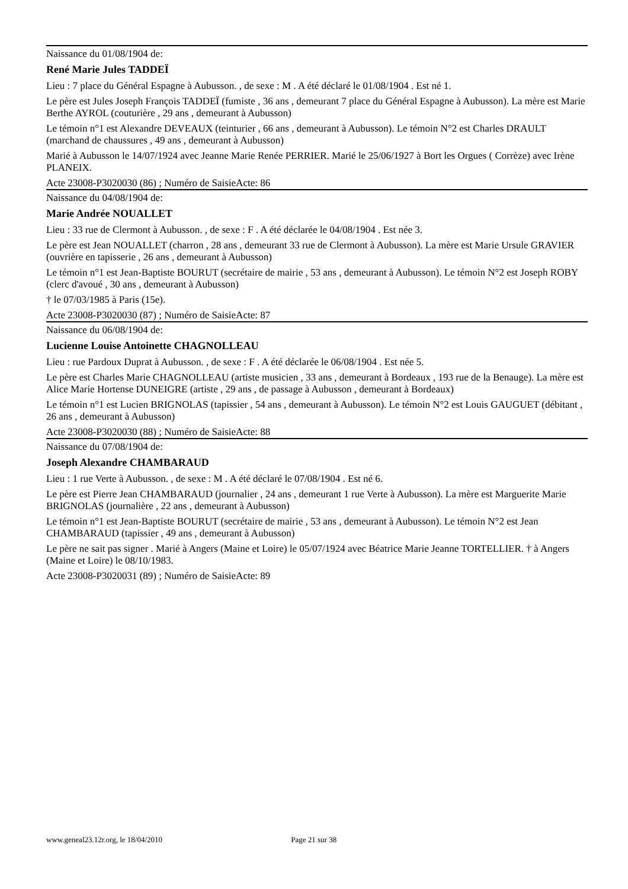Naissance du 01/08/1904 de:
René Marie Jules TADDEÏ
Lieu : 7 place du Général Espagne à Aubusson. , de sexe : M . A été déclaré le 01/08/1904 . Est né 1.
Le père est Jules Joseph François TADDEÏ (fumiste , 36 ans , demeurant 7 place du Général Espagne à Aubusson). La mère est Marie Berthe AYROL (couturière , 29 ans , demeurant à Aubusson)
Le témoin n°1 est Alexandre DEVEAUX (teinturier , 66 ans , demeurant à Aubusson). Le témoin N°2 est Charles DRAULT (marchand de chaussures , 49 ans , demeurant à Aubusson)
Marié à Aubusson le 14/07/1924 avec Jeanne Marie Renée PERRIER. Marié le 25/06/1927 à Bort les Orgues ( Corrèze) avec Irène PLANEIX.
Acte 23008-P3020030 (86) ; Numéro de SaisieActe: 86
Naissance du 04/08/1904 de:
Marie Andrée NOUALLET
Lieu : 33 rue de Clermont à Aubusson. , de sexe : F . A été déclarée le 04/08/1904 . Est née 3.
Le père est Jean NOUALLET (charron , 28 ans , demeurant 33 rue de Clermont à Aubusson). La mère est Marie Ursule GRAVIER (ouvrière en tapisserie , 26 ans , demeurant à Aubusson)
Le témoin n°1 est Jean-Baptiste BOURUT (secrétaire de mairie , 53 ans , demeurant à Aubusson). Le témoin N°2 est Joseph ROBY (clerc d'avoué , 30 ans , demeurant à Aubusson)
† le 07/03/1985 à Paris (15e).
Acte 23008-P3020030 (87) ; Numéro de SaisieActe: 87
Naissance du 06/08/1904 de:
Lucienne Louise Antoinette CHAGNOLLEAU
Lieu : rue Pardoux Duprat à Aubusson. , de sexe : F . A été déclarée le 06/08/1904 . Est née 5.
Le père est Charles Marie CHAGNOLLEAU (artiste musicien , 33 ans , demeurant à Bordeaux , 193 rue de la Benauge). La mère est Alice Marie Hortense DUNEIGRE (artiste , 29 ans , de passage à Aubusson , demeurant à Bordeaux)
Le témoin n°1 est Lucien BRIGNOLAS (tapissier , 54 ans , demeurant à Aubusson). Le témoin N°2 est Louis GAUGUET (débitant , 26 ans , demeurant à Aubusson)
Acte 23008-P3020030 (88) ; Numéro de SaisieActe: 88
Naissance du 07/08/1904 de:
Joseph Alexandre CHAMBARAUD
Lieu : 1 rue Verte à Aubusson. , de sexe : M . A été déclaré le 07/08/1904 . Est né 6.
Le père est Pierre Jean CHAMBARAUD (journalier , 24 ans , demeurant 1 rue Verte à Aubusson). La mère est Marguerite Marie BRIGNOLAS (journalière , 22 ans , demeurant à Aubusson)
Le témoin n°1 est Jean-Baptiste BOURUT (secrétaire de mairie , 53 ans , demeurant à Aubusson). Le témoin N°2 est Jean CHAMBARAUD (tapissier , 49 ans , demeurant à Aubusson)
Le père ne sait pas signer . Marié à Angers (Maine et Loire) le 05/07/1924 avec Béatrice Marie Jeanne TORTELLIER. † à Angers (Maine et Loire) le 08/10/1983.
Acte 23008-P3020031 (89) ; Numéro de SaisieActe: 89
www.geneal23.12r.org, le 18/04/2010 Page 21 sur 38